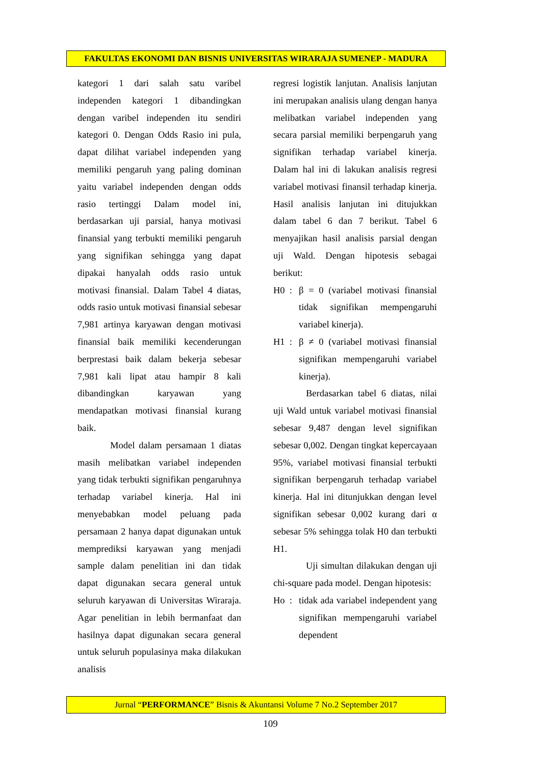FAKULTAS EKONOMI DAN BISNIS UNIVERSITAS WIRARAJA SUMENEP - MADURA
kategori 1 dari salah satu varibel independen kategori 1 dibandingkan dengan varibel independen itu sendiri kategori 0. Dengan Odds Rasio ini pula, dapat dilihat variabel independen yang memiliki pengaruh yang paling dominan yaitu variabel independen dengan odds rasio tertinggi Dalam model ini, berdasarkan uji parsial, hanya motivasi finansial yang terbukti memiliki pengaruh yang signifikan sehingga yang dapat dipakai hanyalah odds rasio untuk motivasi finansial. Dalam Tabel 4 diatas, odds rasio untuk motivasi finansial sebesar 7,981 artinya karyawan dengan motivasi finansial baik memiliki kecenderungan berprestasi baik dalam bekerja sebesar 7,981 kali lipat atau hampir 8 kali dibandingkan karyawan yang mendapatkan motivasi finansial kurang baik.
Model dalam persamaan 1 diatas masih melibatkan variabel independen yang tidak terbukti signifikan pengaruhnya terhadap variabel kinerja. Hal ini menyebabkan model peluang pada persamaan 2 hanya dapat digunakan untuk memprediksi karyawan yang menjadi sample dalam penelitian ini dan tidak dapat digunakan secara general untuk seluruh karyawan di Universitas Wiraraja. Agar penelitian in lebih bermanfaat dan hasilnya dapat digunakan secara general untuk seluruh populasinya maka dilakukan analisis
regresi logistik lanjutan. Analisis lanjutan ini merupakan analisis ulang dengan hanya melibatkan variabel independen yang secara parsial memiliki berpengaruh yang signifikan terhadap variabel kinerja. Dalam hal ini di lakukan analisis regresi variabel motivasi finansil terhadap kinerja. Hasil analisis lanjutan ini ditujukkan dalam tabel 6 dan 7 berikut. Tabel 6 menyajikan hasil analisis parsial dengan uji Wald. Dengan hipotesis sebagai berikut:
H0 : β = 0 (variabel motivasi finansial tidak signifikan mempengaruhi variabel kinerja).
H1 : β ≠ 0 (variabel motivasi finansial signifikan mempengaruhi variabel kinerja).
Berdasarkan tabel 6 diatas, nilai uji Wald untuk variabel motivasi finansial sebesar 9,487 dengan level signifikan sebesar 0,002. Dengan tingkat kepercayaan 95%, variabel motivasi finansial terbukti signifikan berpengaruh terhadap variabel kinerja. Hal ini ditunjukkan dengan level signifikan sebesar 0,002 kurang dari α sebesar 5% sehingga tolak H0 dan terbukti H1.
Uji simultan dilakukan dengan uji chi-square pada model. Dengan hipotesis:
Ho : tidak ada variabel independent yang signifikan mempengaruhi variabel dependent
Jurnal “PERFORMANCE” Bisnis & Akuntansi Volume 7 No.2 September 2017
109